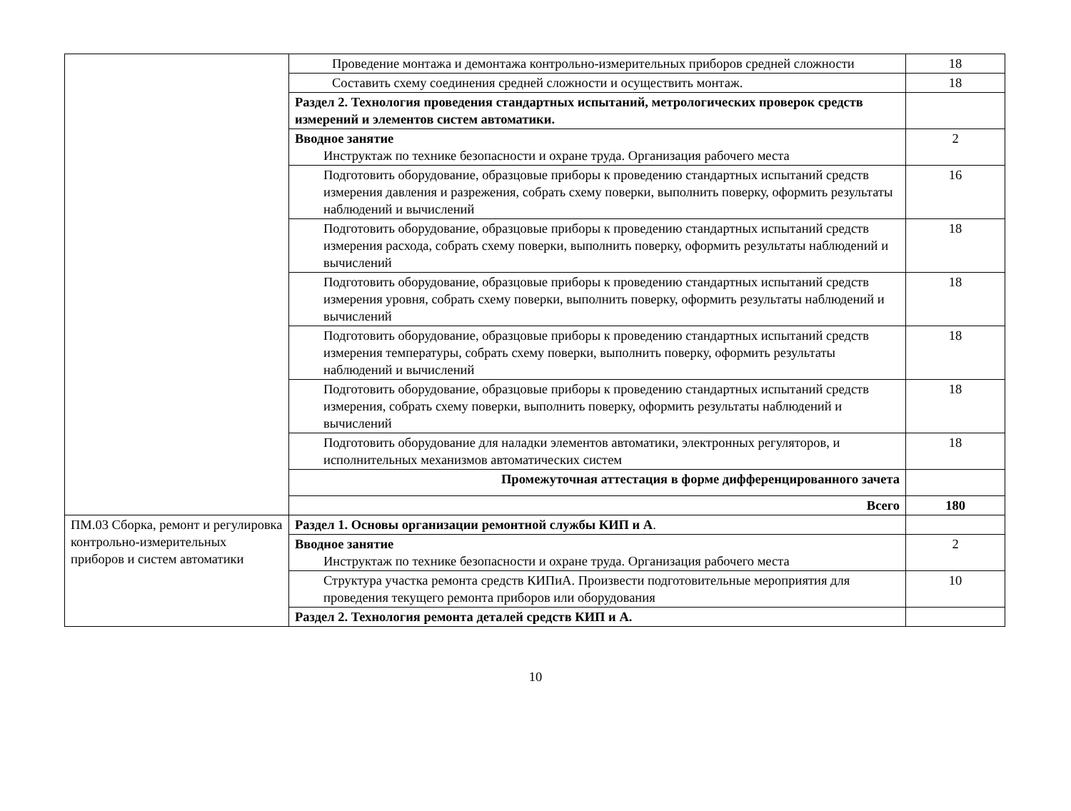| | Проведение монтажа и демонтажа контрольно-измерительных приборов средней сложности | 18 |
| | Составить схему соединения средней сложности и осуществить монтаж. | 18 |
| | Раздел 2. Технология проведения стандартных испытаний, метрологических проверок средств измерений и элементов систем автоматики. | |
| | Вводное занятие Инструктаж по технике безопасности и охране труда. Организация рабочего места | 2 |
| | Подготовить оборудование, образцовые приборы к проведению стандартных испытаний средств измерения давления и разрежения, собрать схему поверки, выполнить поверку, оформить результаты наблюдений и вычислений | 16 |
| | Подготовить оборудование, образцовые приборы к проведению стандартных испытаний средств измерения расхода, собрать схему поверки, выполнить поверку, оформить результаты наблюдений и вычислений | 18 |
| | Подготовить оборудование, образцовые приборы к проведению стандартных испытаний средств измерения уровня, собрать схему поверки, выполнить поверку, оформить результаты наблюдений и вычислений | 18 |
| | Подготовить оборудование, образцовые приборы к проведению стандартных испытаний средств измерения температуры, собрать схему поверки, выполнить поверку, оформить результаты наблюдений и вычислений | 18 |
| | Подготовить оборудование, образцовые приборы к проведению стандартных испытаний средств измерения, собрать схему поверки, выполнить поверку, оформить результаты наблюдений и вычислений | 18 |
| | Подготовить оборудование для наладки элементов автоматики, электронных регуляторов, и исполнительных механизмов автоматических систем | 18 |
| | Промежуточная аттестация в форме дифференцированного зачета | |
| | Всего | 180 |
| ПМ.03 Сборка, ремонт и регулировка контрольно-измерительных приборов и систем автоматики | Раздел 1. Основы организации ремонтной службы КИП и А . | |
| | Вводное занятие Инструктаж по технике безопасности и охране труда. Организация рабочего места | 2 |
| | Структура участка ремонта средств КИПиА. Произвести подготовительные мероприятия для проведения текущего ремонта приборов или оборудования | 10 |
| | Раздел 2. Технология ремонта деталей средств КИП и А. | |
10